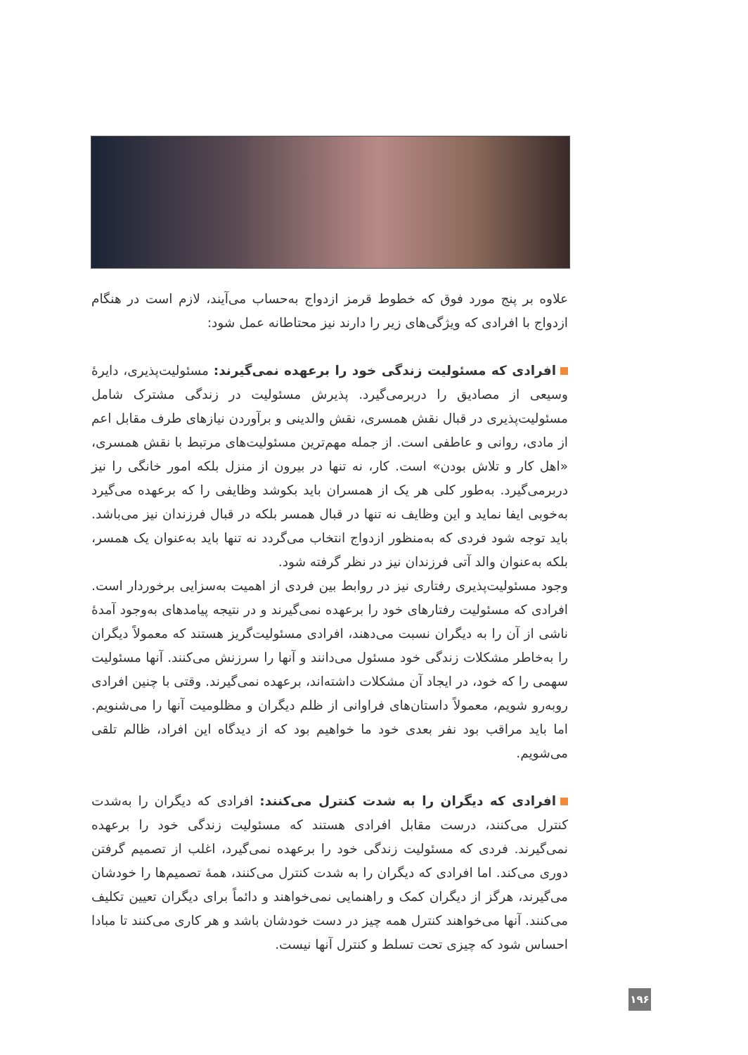علاوه بر پنج مورد فوق که خطوط قرمز ازدواج به‌حساب می‌آیند، لازم است در هنگام ازدواج با افرادی که ویژگی‌های زیر را دارند نیز محتاطانه عمل شود:
افرادی که مسئولیت زندگی خود را برعهده نمی‌گیرند: مسئولیت‌پذیری، دایرهٔ وسیعی از مصادیق را دربرمی‌گیرد. پذیرش مسئولیت در زندگی مشترک شامل مسئولیت‌پذیری در قبال نقش همسری، نقش والدینی و برآوردن نیازهای طرف مقابل اعم از مادی، روانی و عاطفی است. از جمله مهم‌ترین مسئولیت‌های مرتبط با نقش همسری، «اهل کار و تلاش بودن» است. کار، نه تنها در بیرون از منزل بلکه امور خانگی را نیز دربرمی‌گیرد. به‌طور کلی هر یک از همسران باید بکوشد وظایفی را که برعهده می‌گیرد به‌خوبی ایفا نماید و این وظایف نه تنها در قبال همسر بلکه در قبال فرزندان نیز می‌باشد. باید توجه شود فردی که به‌منظور ازدواج انتخاب می‌گردد نه تنها باید به‌عنوان یک همسر، بلکه به‌عنوان والد آتی فرزندان نیز در نظر گرفته شود.
وجود مسئولیت‌پذیری رفتاری نیز در روابط بین فردی از اهمیت به‌سزایی برخوردار است. افرادی که مسئولیت رفتارهای خود را برعهده نمی‌گیرند و در نتیجه پیامدهای به‌وجود آمدهٔ ناشی از آن را به دیگران نسبت می‌دهند، افرادی مسئولیت‌گریز هستند که معمولاً دیگران را به‌خاطر مشکلات زندگی خود مسئول می‌دانند و آنها را سرزنش می‌کنند. آنها مسئولیت سهمی را که خود، در ایجاد آن مشکلات داشته‌اند، برعهده نمی‌گیرند. وقتی با چنین افرادی روبه‌رو شویم، معمولاً داستان‌های فراوانی از ظلم دیگران و مظلومیت آنها را می‌شنویم. اما باید مراقب بود نفر بعدی خود ما خواهیم بود که از دیدگاه این افراد، ظالم تلقی می‌شویم.
افرادی که دیگران را به شدت کنترل می‌کنند: افرادی که دیگران را به‌شدت کنترل می‌کنند، درست مقابل افرادی هستند که مسئولیت زندگی خود را برعهده نمی‌گیرند. فردی که مسئولیت زندگی خود را برعهده نمی‌گیرد، اغلب از تصمیم گرفتن دوری می‌کند. اما افرادی که دیگران را به شدت کنترل می‌کنند، همهٔ تصمیم‌ها را خودشان می‌گیرند، هرگز از دیگران کمک و راهنمایی نمی‌خواهند و دائماً برای دیگران تعیین تکلیف می‌کنند. آنها می‌خواهند کنترل همه چیز در دست خودشان باشد و هر کاری می‌کنند تا مبادا احساس شود که چیزی تحت تسلط و کنترل آنها نیست.
۱۹۶